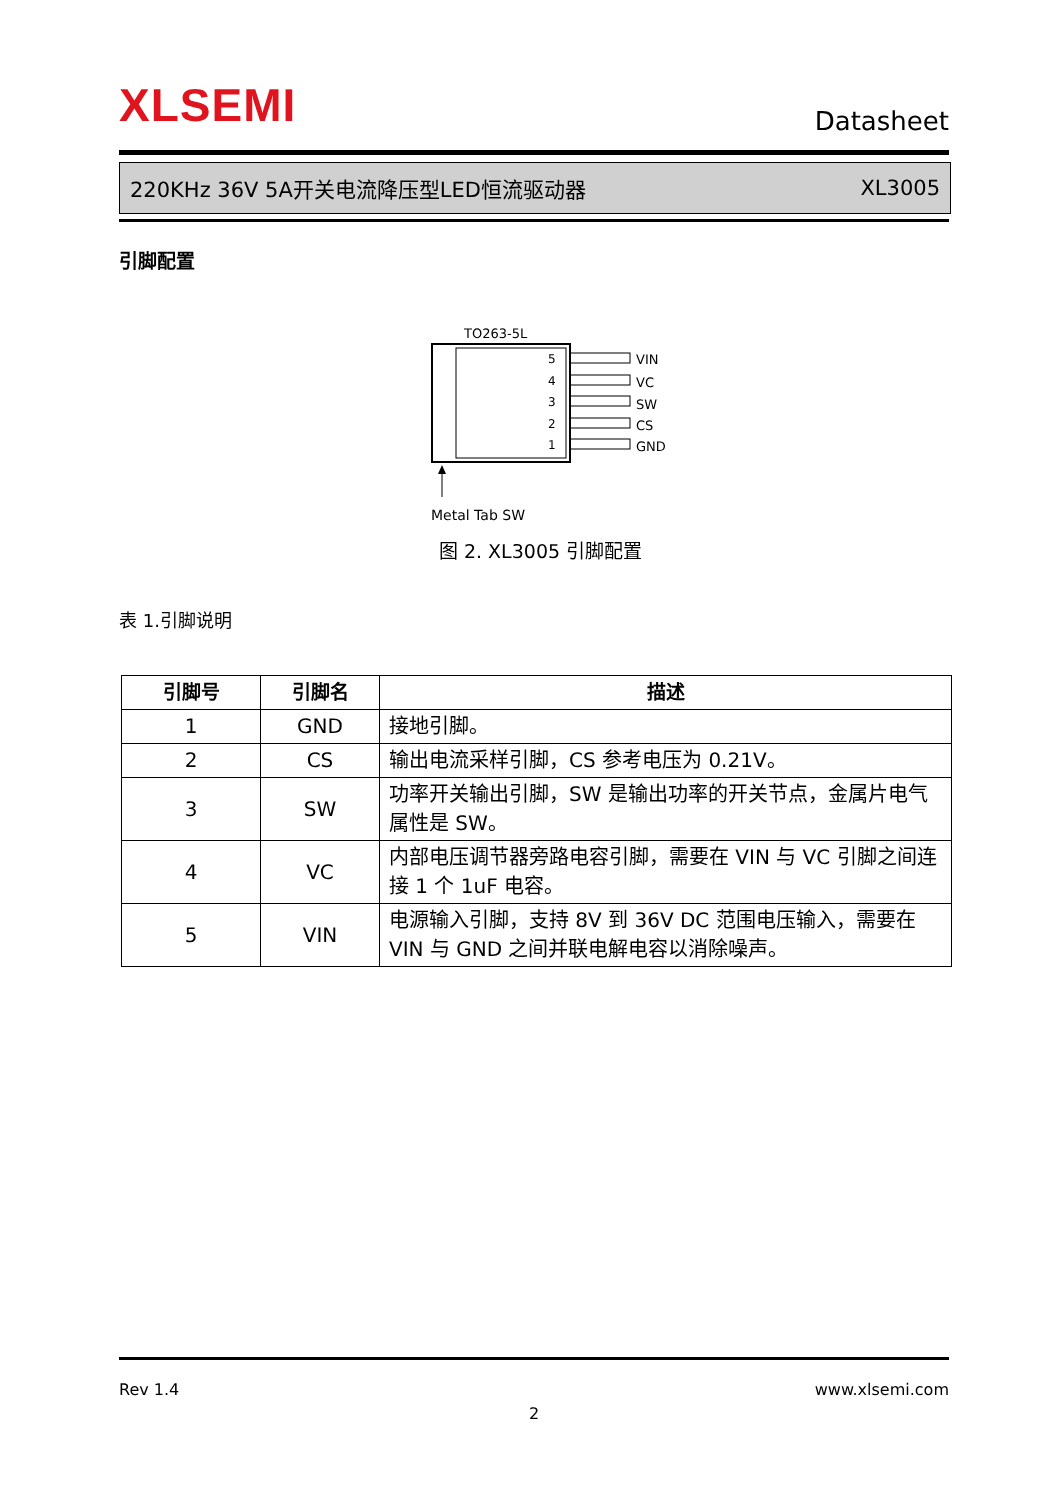XLSEMI Datasheet
220KHz 36V 5A开关电流降压型LED恒流驱动器 XL3005
引脚配置
TO263-5L
5
4
3
2
1
VIN
VC
SW
CS
GND
Metal Tab SW
图 2. XL3005 引脚配置
表 1.引脚说明
| 引脚号 | 引脚名 | 描述 |
| --- | --- | --- |
| 1 | GND | 接地引脚。 |
| 2 | CS | 输出电流采样引脚，CS 参考电压为 0.21V。 |
| 3 | SW | 功率开关输出引脚，SW 是输出功率的开关节点，金属片电气属性是 SW。 |
| 4 | VC | 内部电压调节器旁路电容引脚，需要在 VIN 与 VC 引脚之间连接 1 个 1uF 电容。 |
| 5 | VIN | 电源输入引脚，支持 8V 到 36V DC 范围电压输入，需要在 VIN 与 GND 之间并联电解电容以消除噪声。 |
Rev 1.4 www.xlsemi.com
2